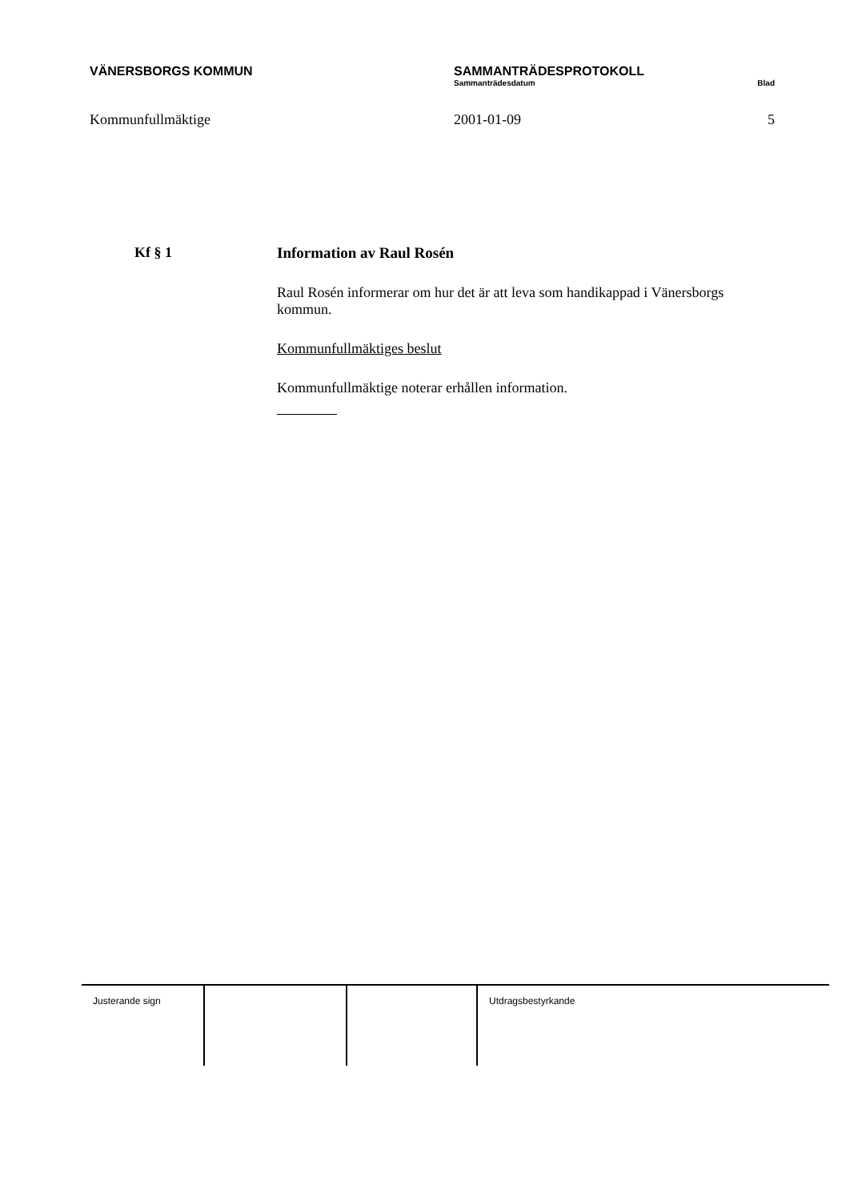VÄNERSBORGS KOMMUN SAMMANTRÄDESPROTOKOLL
Sammanträdesdatum Blad
Kommunfullmäktige 2001-01-09 5
Kf § 1 Information av Raul Rosén
Raul Rosén informerar om hur det är att leva som handikappad i Vänersborgs kommun.
Kommunfullmäktiges beslut
Kommunfullmäktige noterar erhållen information.
Justerande sign Utdragsbestyrkande